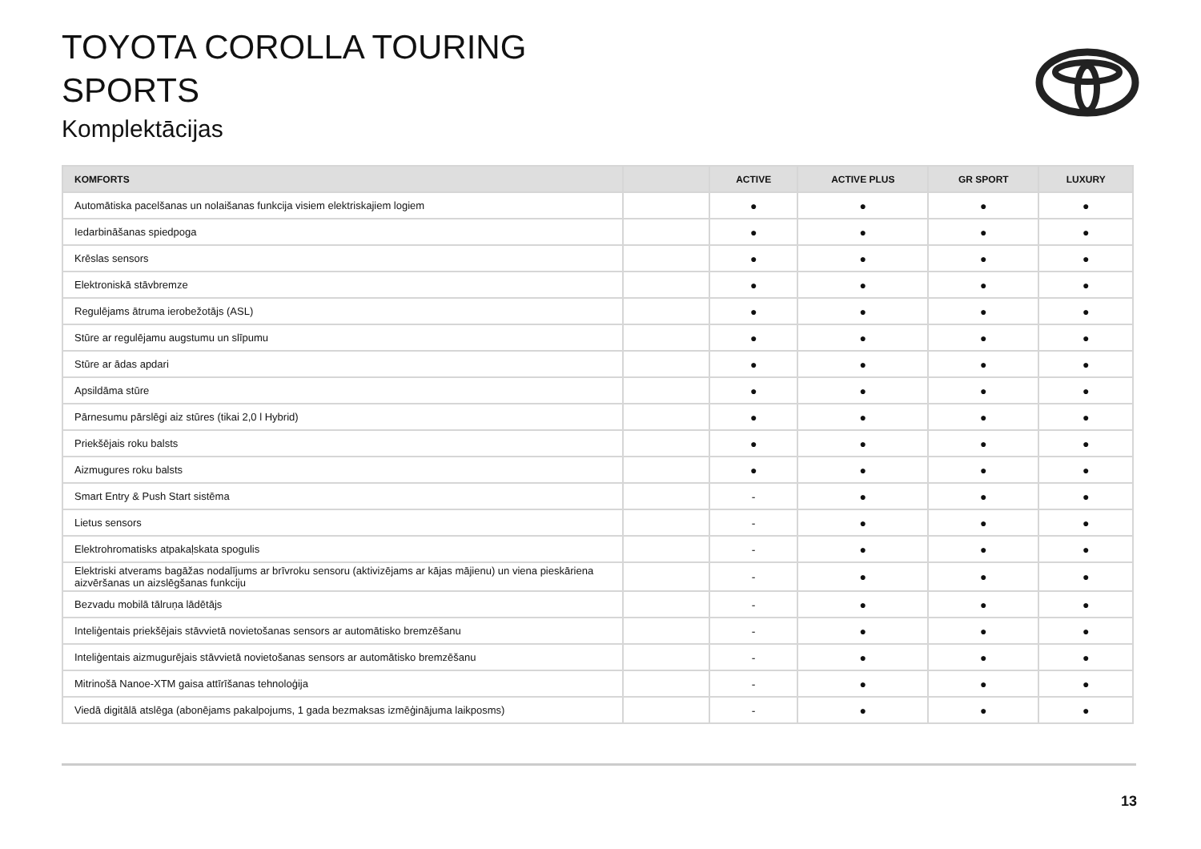TOYOTA COROLLA TOURING
SPORTS
Komplektācijas
| KOMFORTS | | ACTIVE | ACTIVE PLUS | GR SPORT | LUXURY |
| --- | --- | --- | --- | --- | --- |
| Automātiska pacelšanas un nolaišanas funkcija visiem elektriskajiem logiem | | ● | ● | ● | ● |
| Iedarbināšanas spiedpoga | | ● | ● | ● | ● |
| Krēslas sensors | | ● | ● | ● | ● |
| Elektroniskā stāvbremze | | ● | ● | ● | ● |
| Regulējams ātruma ierobežotājs (ASL) | | ● | ● | ● | ● |
| Stūre ar regulējamu augstumu un slīpumu | | ● | ● | ● | ● |
| Stūre ar ādas apdari | | ● | ● | ● | ● |
| Apsildāma stūre | | ● | ● | ● | ● |
| Pārnesumu pārslēgi aiz stūres (tikai 2,0 l Hybrid) | | ● | ● | ● | ● |
| Priekšējais roku balsts | | ● | ● | ● | ● |
| Aizmugures roku balsts | | ● | ● | ● | ● |
| Smart Entry & Push Start sistēma | | - | ● | ● | ● |
| Lietus sensors | | - | ● | ● | ● |
| Elektrohromatisks atpakaļskata spogulis | | - | ● | ● | ● |
| Elektriski atverams bagāžas nodalījums ar brīvroku sensoru (aktivizējams ar kājas mājienu) un viena pieskāriena aizvēršanas un aizslēgšanas funkciju | | - | ● | ● | ● |
| Bezvadu mobilā tālruņa lādētājs | | - | ● | ● | ● |
| Inteliģentais priekšējais stāvvietā novietošanas sensors ar automātisko bremzēšanu | | - | ● | ● | ● |
| Inteliģentais aizmugurējais stāvvietā novietošanas sensors ar automātisko bremzēšanu | | - | ● | ● | ● |
| Mitrinošā Nanoe-XTM gaisa attīrīšanas tehnoloģija | | - | ● | ● | ● |
| Viedā digitālā atslēga (abonējams pakalpojums, 1 gada bezmaksas izmēģinājuma laikposms) | | - | ● | ● | ● |
13